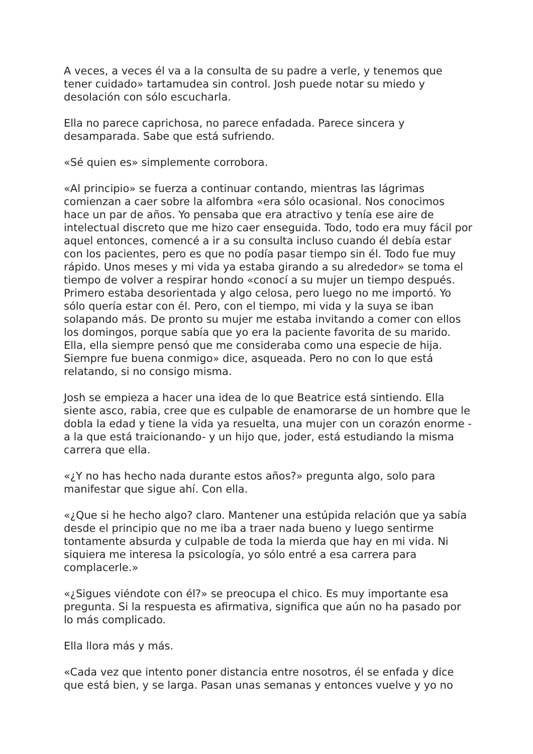A veces, a veces él va a la consulta de su padre a verle, y tenemos que tener cuidado» tartamudea sin control. Josh puede notar su miedo y desolación con sólo escucharla.
Ella no parece caprichosa, no parece enfadada. Parece sincera y desamparada. Sabe que está sufriendo.
«Sé quien es» simplemente corrobora.
«Al principio» se fuerza a continuar contando, mientras las lágrimas comienzan a caer sobre la alfombra «era sólo ocasional. Nos conocimos hace un par de años. Yo pensaba que era atractivo y tenía ese aire de intelectual discreto que me hizo caer enseguida. Todo, todo era muy fácil por aquel entonces, comencé a ir a su consulta incluso cuando él debía estar con los pacientes, pero es que no podía pasar tiempo sin él. Todo fue muy rápido. Unos meses y mi vida ya estaba girando a su alrededor» se toma el tiempo de volver a respirar hondo «conocí a su mujer un tiempo después. Primero estaba desorientada y algo celosa, pero luego no me importó. Yo sólo quería estar con él. Pero, con el tiempo, mi vida y la suya se iban solapando más. De pronto su mujer me estaba invitando a comer con ellos los domingos, porque sabía que yo era la paciente favorita de su marido. Ella, ella siempre pensó que me consideraba como una especie de hija. Siempre fue buena conmigo» dice, asqueada. Pero no con lo que está relatando, si no consigo misma.
Josh se empieza a hacer una idea de lo que Beatrice está sintiendo. Ella siente asco, rabia, cree que es culpable de enamorarse de un hombre que le dobla la edad y tiene la vida ya resuelta, una mujer con un corazón enorme -a la que está traicionando- y un hijo que, joder, está estudiando la misma carrera que ella.
«¿Y no has hecho nada durante estos años?» pregunta algo, solo para manifestar que sigue ahí. Con ella.
«¿Que si he hecho algo? claro. Mantener una estúpida relación que ya sabía desde el principio que no me iba a traer nada bueno y luego sentirme tontamente absurda y culpable de toda la mierda que hay en mi vida. Ni siquiera me interesa la psicología, yo sólo entré a esa carrera para complacerle.»
«¿Sigues viéndote con él?» se preocupa el chico. Es muy importante esa pregunta. Si la respuesta es afirmativa, significa que aún no ha pasado por lo más complicado.
Ella llora más y más.
«Cada vez que intento poner distancia entre nosotros, él se enfada y dice que está bien, y se larga. Pasan unas semanas y entonces vuelve y yo no